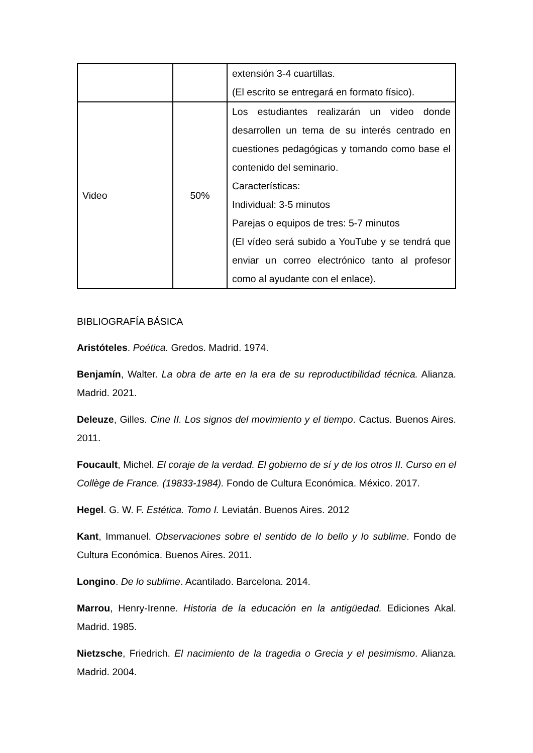| | | extensión 3-4 cuartillas. (El escrito se entregará en formato físico). |
| Video | 50% | Los estudiantes realizarán un video donde desarrollen un tema de su interés centrado en cuestiones pedagógicas y tomando como base el contenido del seminario. Características: Individual: 3-5 minutos Parejas o equipos de tres: 5-7 minutos (El vídeo será subido a YouTube y se tendrá que enviar un correo electrónico tanto al profesor como al ayudante con el enlace). |
BIBLIOGRAFÍA BÁSICA
Aristóteles. Poética. Gredos. Madrid. 1974.
Benjamín, Walter. La obra de arte en la era de su reproductibilidad técnica. Alianza. Madrid. 2021.
Deleuze, Gilles. Cine II. Los signos del movimiento y el tiempo. Cactus. Buenos Aires. 2011.
Foucault, Michel. El coraje de la verdad. El gobierno de sí y de los otros II. Curso en el Collège de France. (19833-1984). Fondo de Cultura Económica. México. 2017.
Hegel. G. W. F. Estética. Tomo I. Leviatán. Buenos Aires. 2012
Kant, Immanuel. Observaciones sobre el sentido de lo bello y lo sublime. Fondo de Cultura Económica. Buenos Aires. 2011.
Longino. De lo sublime. Acantilado. Barcelona. 2014.
Marrou, Henry-Irenne. Historia de la educación en la antigüedad. Ediciones Akal. Madrid. 1985.
Nietzsche, Friedrich. El nacimiento de la tragedia o Grecia y el pesimismo. Alianza. Madrid. 2004.